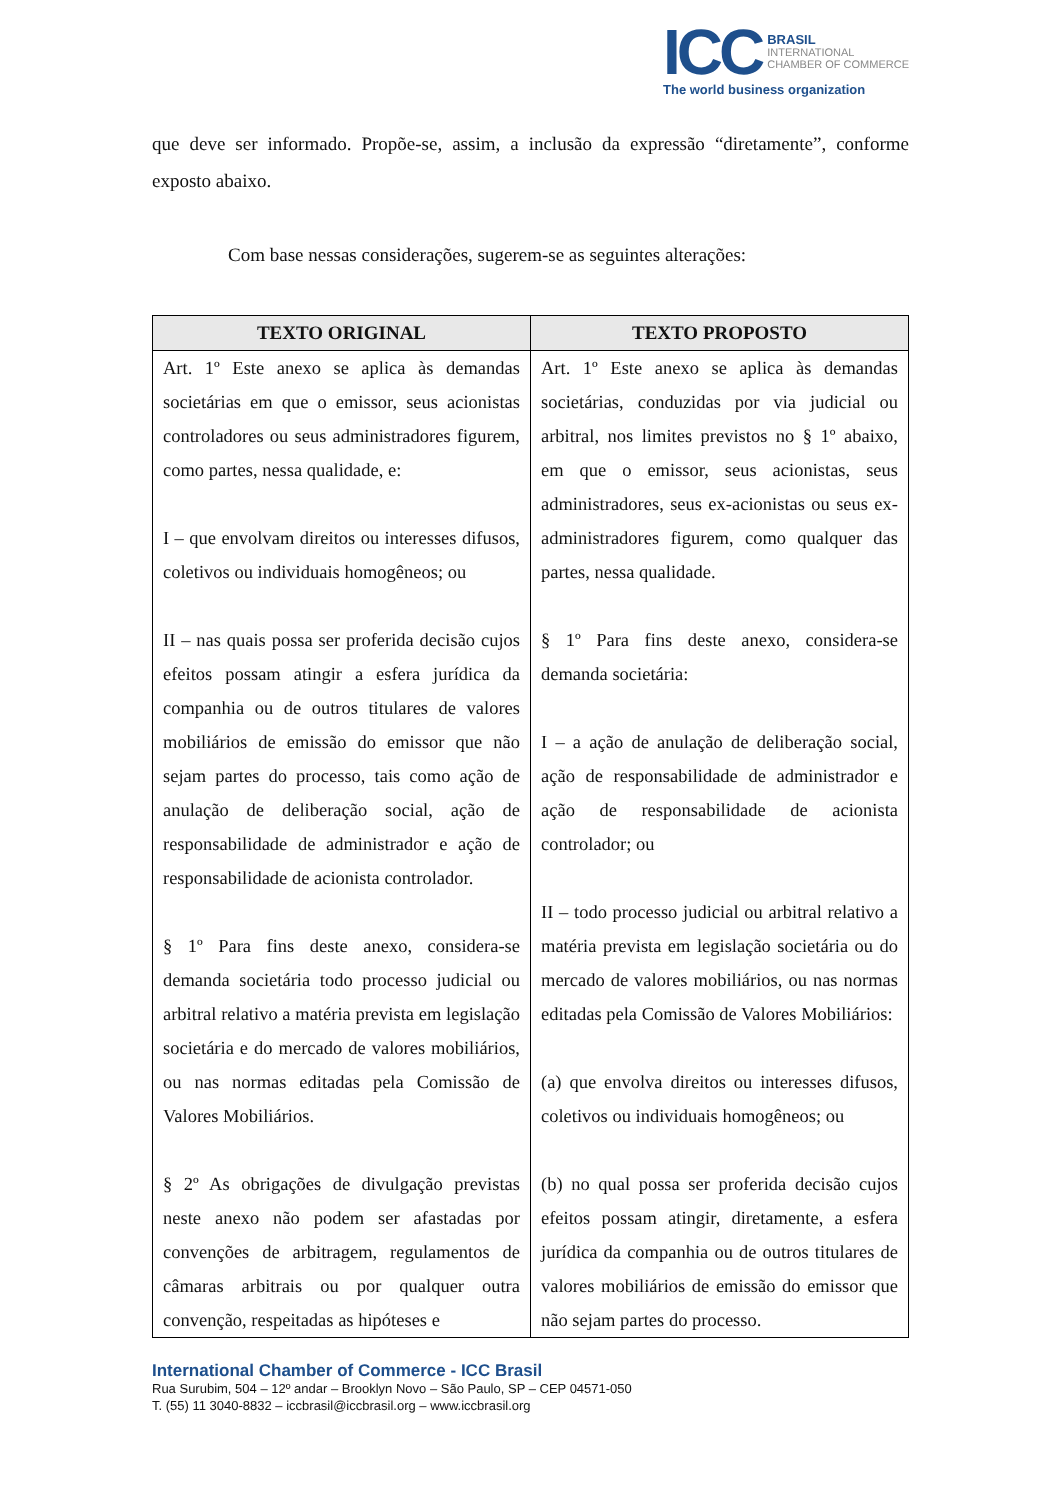ICC
BRASIL
INTERNATIONAL
CHAMBER OF COMMERCE
The world business organization
que deve ser informado. Propõe-se, assim, a inclusão da expressão “diretamente”, conforme exposto abaixo.
Com base nessas considerações, sugerem-se as seguintes alterações:
| TEXTO ORIGINAL | TEXTO PROPOSTO |
| --- | --- |
| Art. 1º Este anexo se aplica às demandas societárias em que o emissor, seus acionistas controladores ou seus administradores figurem, como partes, nessa qualidade, e: I – que envolvam direitos ou interesses difusos, coletivos ou individuais homogêneos; ou II – nas quais possa ser proferida decisão cujos efeitos possam atingir a esfera jurídica da companhia ou de outros titulares de valores mobiliários de emissão do emissor que não sejam partes do processo, tais como ação de anulação de deliberação social, ação de responsabilidade de administrador e ação de responsabilidade de acionista controlador. § 1º Para fins deste anexo, considera-se demanda societária todo processo judicial ou arbitral relativo a matéria prevista em legislação societária e do mercado de valores mobiliários, ou nas normas editadas pela Comissão de Valores Mobiliários. § 2º As obrigações de divulgação previstas neste anexo não podem ser afastadas por convenções de arbitragem, regulamentos de câmaras arbitrais ou por qualquer outra convenção, respeitadas as hipóteses e | Art. 1º Este anexo se aplica às demandas societárias, conduzidas por via judicial ou arbitral, nos limites previstos no § 1º abaixo, em que o emissor, seus acionistas, seus administradores, seus ex-acionistas ou seus ex-administradores figurem, como qualquer das partes, nessa qualidade. § 1º Para fins deste anexo, considera-se demanda societária: I – a ação de anulação de deliberação social, ação de responsabilidade de administrador e ação de responsabilidade de acionista controlador; ou II – todo processo judicial ou arbitral relativo a matéria prevista em legislação societária ou do mercado de valores mobiliários, ou nas normas editadas pela Comissão de Valores Mobiliários: (a) que envolva direitos ou interesses difusos, coletivos ou individuais homogêneos; ou (b) no qual possa ser proferida decisão cujos efeitos possam atingir, diretamente, a esfera jurídica da companhia ou de outros titulares de valores mobiliários de emissão do emissor que não sejam partes do processo. |
International Chamber of Commerce - ICC Brasil
Rua Surubim, 504 – 12º andar – Brooklyn Novo – São Paulo, SP – CEP 04571-050
T. (55) 11 3040-8832 – iccbrasil@iccbrasil.org – www.iccbrasil.org